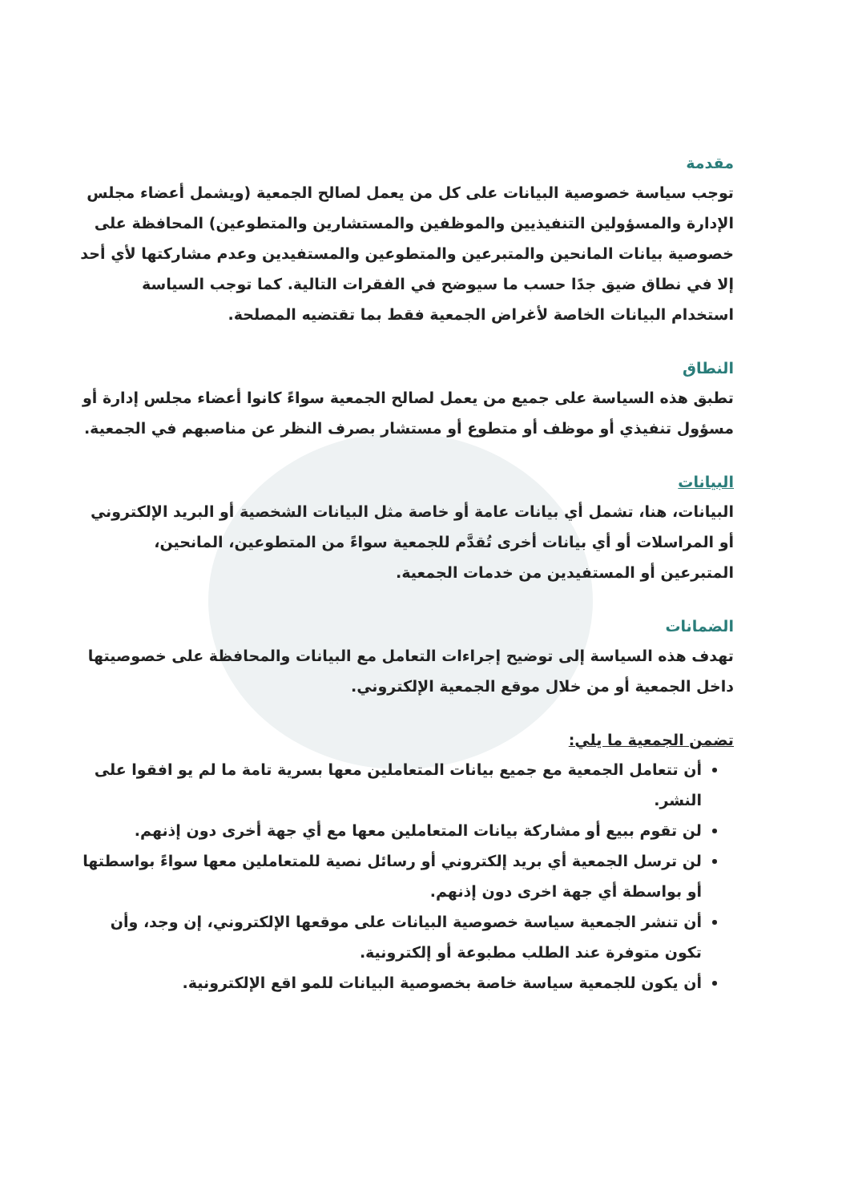مقدمة
توجب سياسة خصوصية البيانات على كل من يعمل لصالح الجمعية (ويشمل أعضاء مجلس الإدارة والمسؤولين التنفيذيين والموظفين والمستشارين والمتطوعين) المحافظة على خصوصية بيانات المانحين والمتبرعين والمتطوعين والمستفيدين وعدم مشاركتها لأي أحد إلا في نطاق ضيق جدًا حسب ما سيوضح في الفقرات التالية. كما توجب السياسة استخدام البيانات الخاصة لأغراض الجمعية فقط بما تقتضيه المصلحة.
النطاق
تطبق هذه السياسة على جميع من يعمل لصالح الجمعية سواءً كانوا أعضاء مجلس إدارة أو مسؤول تنفيذي أو موظف أو متطوع أو مستشار بصرف النظر عن مناصبهم في الجمعية.
البيانات
البيانات، هنا، تشمل أي بيانات عامة أو خاصة مثل البيانات الشخصية أو البريد الإلكتروني أو المراسلات أو أي بيانات أخرى تُقدَّم للجمعية سواءً من المتطوعين، المانحين، المتبرعين أو المستفيدين من خدمات الجمعية.
الضمانات
تهدف هذه السياسة إلى توضيح إجراءات التعامل مع البيانات والمحافظة على خصوصيتها داخل الجمعية أو من خلال موقع الجمعية الإلكتروني.
تضمن الجمعية ما يلي:
أن تتعامل الجمعية مع جميع بيانات المتعاملين معها بسرية تامة ما لم يو افقوا على النشر.
لن تقوم ببيع أو مشاركة بيانات المتعاملين معها مع أي جهة أخرى دون إذنهم.
لن ترسل الجمعية أي بريد إلكتروني أو رسائل نصية للمتعاملين معها سواءً بواسطتها أو بواسطة أي جهة اخرى دون إذنهم.
أن تنشر الجمعية سياسة خصوصية البيانات على موقعها الإلكتروني، إن وجد، وأن تكون متوفرة عند الطلب مطبوعة أو إلكترونية.
أن يكون للجمعية سياسة خاصة بخصوصية البيانات للمو اقع الإلكترونية.